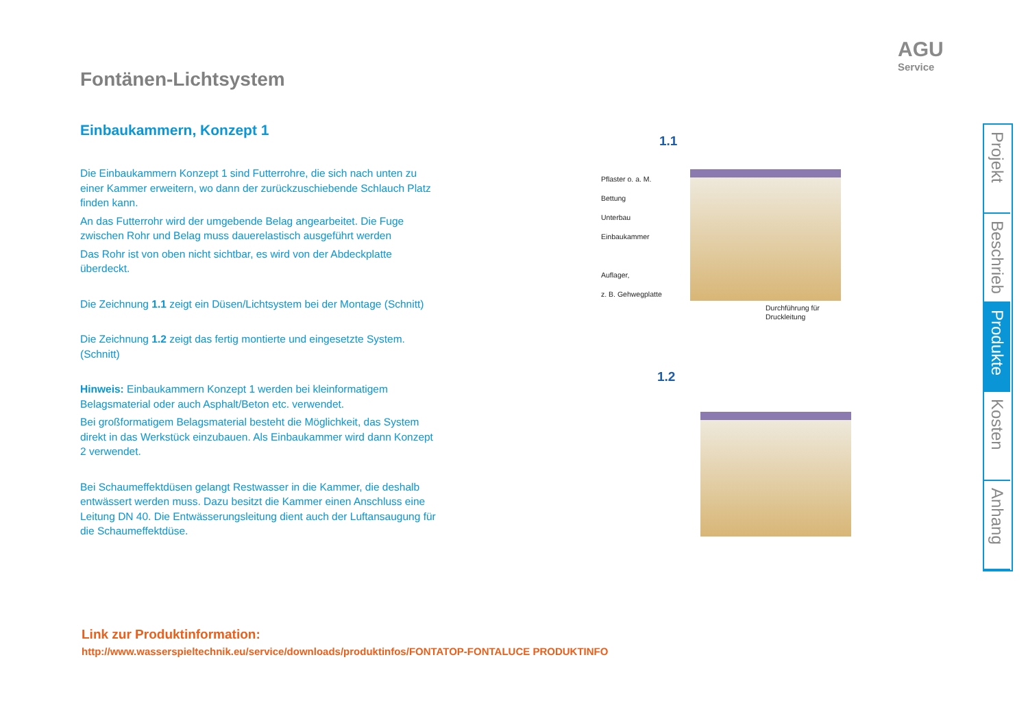AGU
Service
Fontänen-Lichtsystem
Einbaukammern, Konzept 1
Die Einbaukammern Konzept 1 sind Futterrohre, die sich nach unten zu einer Kammer erweitern, wo dann der zurückzuschiebende Schlauch Platz finden kann.
An das Futterrohr wird der umgebende Belag angearbeitet. Die Fuge zwischen Rohr und Belag muss dauerelastisch ausgeführt werden
Das Rohr ist von oben nicht sichtbar, es wird von der Abdeckplatte überdeckt.
Die Zeichnung 1.1 zeigt ein Düsen/Lichtsystem bei der Montage (Schnitt)
Die Zeichnung 1.2 zeigt das fertig montierte und eingesetzte System. (Schnitt)
Hinweis: Einbaukammern Konzept 1 werden bei kleinformatigem Belagsmaterial oder auch Asphalt/Beton etc. verwendet.
Bei großformatigem Belagsmaterial besteht die Möglichkeit, das System direkt in das Werkstück einzubauen. Als Einbaukammer wird dann Konzept 2 verwendet.
Bei Schaumeffektdüsen gelangt Restwasser in die Kammer, die deshalb entwässert werden muss. Dazu besitzt die Kammer einen Anschluss eine Leitung DN 40. Die Entwässerungsleitung dient auch der Luftansaugung für die Schaumeffektdüse.
1.1
Pflaster o. a. M.
Bettung
Unterbau
Einbaukammer
Auflager,
z. B. Gehwegplatte
Durchführung für
Druckleitung
1.2
Projekt
Beschrieb
Produkte
Kosten
Anhang
Link zur Produktinformation:
http://www.wasserspieltechnik.eu/service/downloads/produktinfos/FONTATOP-FONTALUCE PRODUKTINFO